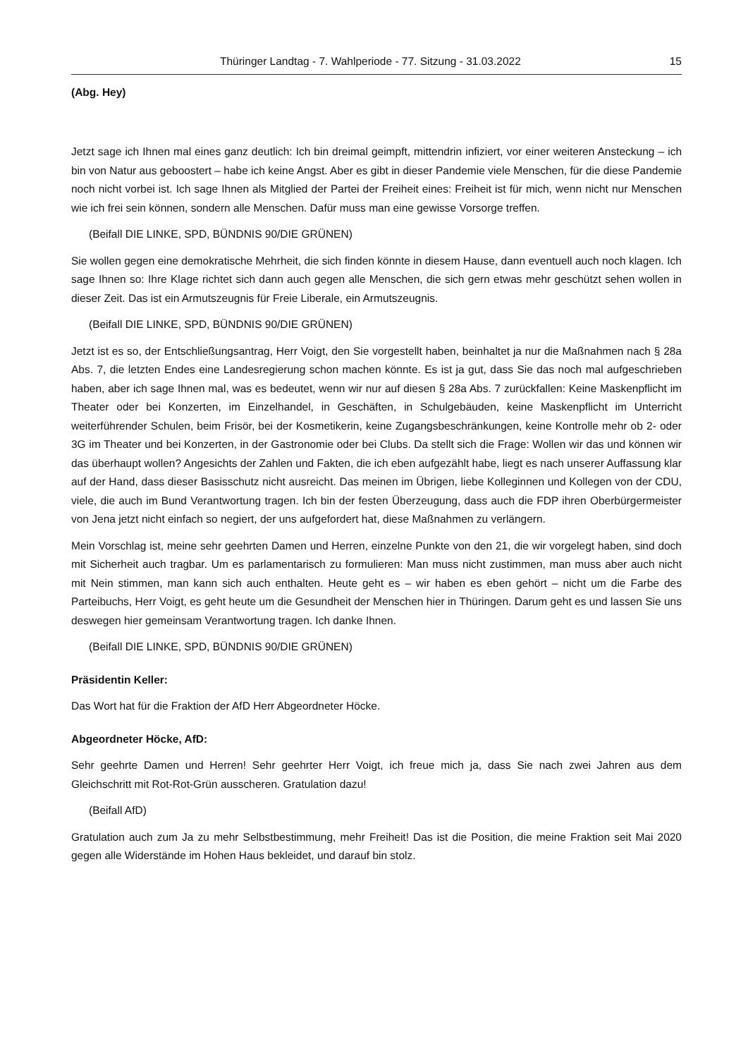Thüringer Landtag - 7. Wahlperiode - 77. Sitzung - 31.03.2022 15
(Abg. Hey)
Jetzt sage ich Ihnen mal eines ganz deutlich: Ich bin dreimal geimpft, mittendrin infiziert, vor einer weiteren Ansteckung – ich bin von Natur aus geboostert – habe ich keine Angst. Aber es gibt in dieser Pandemie viele Menschen, für die diese Pandemie noch nicht vorbei ist. Ich sage Ihnen als Mitglied der Partei der Freiheit eines: Freiheit ist für mich, wenn nicht nur Menschen wie ich frei sein können, sondern alle Menschen. Dafür muss man eine gewisse Vorsorge treffen.
(Beifall DIE LINKE, SPD, BÜNDNIS 90/DIE GRÜNEN)
Sie wollen gegen eine demokratische Mehrheit, die sich finden könnte in diesem Hause, dann eventuell auch noch klagen. Ich sage Ihnen so: Ihre Klage richtet sich dann auch gegen alle Menschen, die sich gern etwas mehr geschützt sehen wollen in dieser Zeit. Das ist ein Armutszeugnis für Freie Liberale, ein Armutszeugnis.
(Beifall DIE LINKE, SPD, BÜNDNIS 90/DIE GRÜNEN)
Jetzt ist es so, der Entschließungsantrag, Herr Voigt, den Sie vorgestellt haben, beinhaltet ja nur die Maßnahmen nach § 28a Abs. 7, die letzten Endes eine Landesregierung schon machen könnte. Es ist ja gut, dass Sie das noch mal aufgeschrieben haben, aber ich sage Ihnen mal, was es bedeutet, wenn wir nur auf diesen § 28a Abs. 7 zurückfallen: Keine Maskenpflicht im Theater oder bei Konzerten, im Einzelhandel, in Geschäften, in Schulgebäuden, keine Maskenpflicht im Unterricht weiterführender Schulen, beim Frisör, bei der Kosmetikerin, keine Zugangsbeschränkungen, keine Kontrolle mehr ob 2- oder 3G im Theater und bei Konzerten, in der Gastronomie oder bei Clubs. Da stellt sich die Frage: Wollen wir das und können wir das überhaupt wollen? Angesichts der Zahlen und Fakten, die ich eben aufgezählt habe, liegt es nach unserer Auffassung klar auf der Hand, dass dieser Basisschutz nicht ausreicht. Das meinen im Übrigen, liebe Kolleginnen und Kollegen von der CDU, viele, die auch im Bund Verantwortung tragen. Ich bin der festen Überzeugung, dass auch die FDP ihren Oberbürgermeister von Jena jetzt nicht einfach so negiert, der uns aufgefordert hat, diese Maßnahmen zu verlängern.
Mein Vorschlag ist, meine sehr geehrten Damen und Herren, einzelne Punkte von den 21, die wir vorgelegt haben, sind doch mit Sicherheit auch tragbar. Um es parlamentarisch zu formulieren: Man muss nicht zustimmen, man muss aber auch nicht mit Nein stimmen, man kann sich auch enthalten. Heute geht es – wir haben es eben gehört – nicht um die Farbe des Parteibuchs, Herr Voigt, es geht heute um die Gesundheit der Menschen hier in Thüringen. Darum geht es und lassen Sie uns deswegen hier gemeinsam Verantwortung tragen. Ich danke Ihnen.
(Beifall DIE LINKE, SPD, BÜNDNIS 90/DIE GRÜNEN)
Präsidentin Keller:
Das Wort hat für die Fraktion der AfD Herr Abgeordneter Höcke.
Abgeordneter Höcke, AfD:
Sehr geehrte Damen und Herren! Sehr geehrter Herr Voigt, ich freue mich ja, dass Sie nach zwei Jahren aus dem Gleichschritt mit Rot-Rot-Grün ausscheren. Gratulation dazu!
(Beifall AfD)
Gratulation auch zum Ja zu mehr Selbstbestimmung, mehr Freiheit! Das ist die Position, die meine Fraktion seit Mai 2020 gegen alle Widerstände im Hohen Haus bekleidet, und darauf bin stolz.